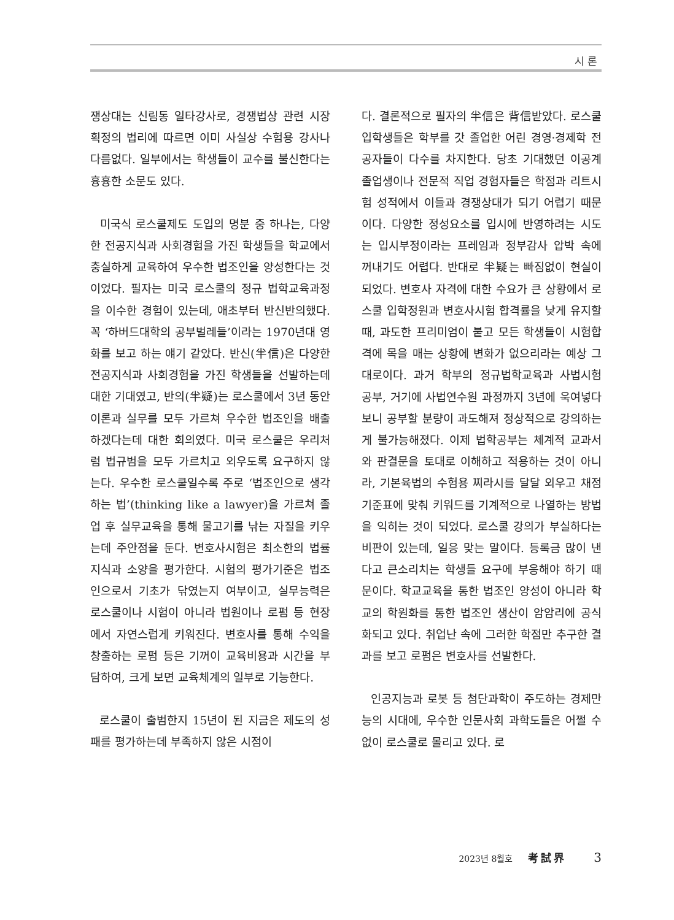시 론
쟁상대는 신림동 일타강사로, 경쟁법상 관련 시장 획정의 법리에 따르면 이미 사실상 수험용 강사나 다름없다. 일부에서는 학생들이 교수를 불신한다는 흉흉한 소문도 있다.
미국식 로스쿨제도 도입의 명분 중 하나는, 다양한 전공지식과 사회경험을 가진 학생들을 학교에서 충실하게 교육하여 우수한 법조인을 양성한다는 것이었다. 필자는 미국 로스쿨의 정규 법학교육과정을 이수한 경험이 있는데, 애초부터 반신반의했다. 꼭 ‘하버드대학의 공부벌레들’이라는 1970년대 영화를 보고 하는 얘기 같았다. 반신(半信)은 다양한 전공지식과 사회경험을 가진 학생들을 선발하는데 대한 기대였고, 반의(半疑)는 로스쿨에서 3년 동안 이론과 실무를 모두 가르쳐 우수한 법조인을 배출하겠다는데 대한 회의였다. 미국 로스쿨은 우리처럼 법규범을 모두 가르치고 외우도록 요구하지 않는다. 우수한 로스쿨일수록 주로 ‘법조인으로 생각하는 법’(thinking like a lawyer)을 가르쳐 졸업 후 실무교육을 통해 물고기를 낚는 자질을 키우는데 주안점을 둔다. 변호사시험은 최소한의 법률지식과 소양을 평가한다. 시험의 평가기준은 법조인으로서 기초가 닦였는지 여부이고, 실무능력은 로스쿨이나 시험이 아니라 법원이나 로펌 등 현장에서 자연스럽게 키워진다. 변호사를 통해 수익을 창출하는 로펌 등은 기꺼이 교육비용과 시간을 부담하여, 크게 보면 교육체계의 일부로 기능한다.
로스쿨이 출범한지 15년이 된 지금은 제도의 성패를 평가하는데 부족하지 않은 시점이
다. 결론적으로 필자의 半信은 背信받았다. 로스쿨 입학생들은 학부를 갓 졸업한 어린 경영·경제학 전공자들이 다수를 차지한다. 당초 기대했던 이공계 졸업생이나 전문적 직업 경험자들은 학점과 리트시험 성적에서 이들과 경쟁상대가 되기 어렵기 때문이다. 다양한 정성요소를 입시에 반영하려는 시도는 입시부정이라는 프레임과 정부감사 압박 속에 꺼내기도 어렵다. 반대로 半疑는 빠짐없이 현실이 되었다. 변호사 자격에 대한 수요가 큰 상황에서 로스쿨 입학정원과 변호사시험 합격률을 낮게 유지할 때, 과도한 프리미엄이 붙고 모든 학생들이 시험합격에 목을 매는 상황에 변화가 없으리라는 예상 그대로이다. 과거 학부의 정규법학교육과 사법시험 공부, 거기에 사법연수원 과정까지 3년에 욱여넣다보니 공부할 분량이 과도해져 정상적으로 강의하는 게 불가능해졌다. 이제 법학공부는 체계적 교과서와 판결문을 토대로 이해하고 적용하는 것이 아니라, 기본육법의 수험용 찌라시를 달달 외우고 채점기준표에 맞춰 키워드를 기계적으로 나열하는 방법을 익히는 것이 되었다. 로스쿨 강의가 부실하다는 비판이 있는데, 일응 맞는 말이다. 등록금 많이 낸다고 큰소리치는 학생들 요구에 부응해야 하기 때문이다. 학교교육을 통한 법조인 양성이 아니라 학교의 학원화를 통한 법조인 생산이 암암리에 공식화되고 있다. 취업난 속에 그러한 학점만 추구한 결과를 보고 로펌은 변호사를 선발한다.
인공지능과 로봇 등 첨단과학이 주도하는 경제만능의 시대에, 우수한 인문사회 과학도들은 어쩔 수 없이 로스쿨로 몰리고 있다. 로
2023년 8월호 考試界 3